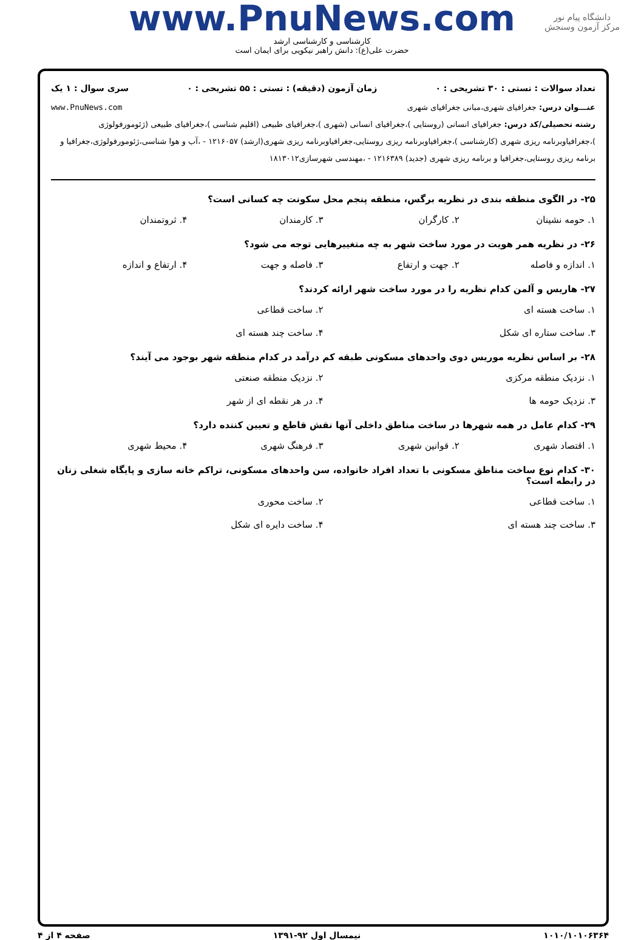www.PnuNews.com
دانشگاه پیام نور
مرکز آزمون وسنجش
کارشناسی و کارشناسی ارشد
حضرت علی(ع): دانش راهبر نیکویی برای ایمان است
تعداد سوالات : تستی : ۳۰ تشریحی : ۰ زمان آزمون (دقیقه) : تستی : ۵۵ تشریحی : ۰ سری سوال : ۱ یک
عنـــوان درس: جغرافیای شهری،مبانی جغرافیای شهری www.PnuNews.com
رشته تحصیلی/کد درس: جغرافیای انسانی (روستایی )،جغرافیای انسانی (شهری )،جغرافیای طبیعی (اقلیم شناسی )،جغرافیای طبیعی (ژئومورفولوژی )،جغرافیاوبرنامه ریزی شهری (کارشناسی )،جغرافیاوبرنامه ریزی روستایی،جغرافیاوبرنامه ریزی شهری(ارشد) ۱۲۱۶۰۵۷ - ،آب و هوا شناسی،ژئومورفولوژی،جغرافیا و برنامه ریزی روستایی،جغرافیا و برنامه ریزی شهری (جدید) ۱۲۱۶۳۸۹ - ،مهندسی شهرسازی۱۸۱۳۰۱۲
۲۵- در الگوی منطقه بندی در نظریه برگس، منطقه پنجم محل سکونت چه کسانی است؟
۱. حومه نشینان ۲. کارگران ۳. کارمندان ۴. ثروتمندان
۲۶- در نظریه همر هویت در مورد ساخت شهر به چه متغییرهایی توجه می شود؟
۱. اندازه و فاصله ۲. جهت و ارتفاع ۳. فاصله و جهت ۴. ارتفاع و اندازه
۲۷- هاریس و آلمن کدام نظریه را در مورد ساخت شهر ارائه کردند؟
۱. ساخت هسته ای ۲. ساخت قطاعی ۳. ساخت ستاره ای شکل ۴. ساخت چند هسته ای
۲۸- بر اساس نظریه موریس دوی واحدهای مسکونی طبقه کم درآمد در کدام منطقه شهر بوجود می آیند؟
۱. نزدیک منطقه مرکزی ۲. نزدیک منطقه صنعتی ۳. نزدیک حومه ها ۴. در هر نقطه ای از شهر
۲۹- کدام عامل در همه شهرها در ساخت مناطق داخلی آنها نقش قاطع و تعیین کننده دارد؟
۱. اقتصاد شهری ۲. قوانین شهری ۳. فرهنگ شهری ۴. محیط شهری
۳۰- کدام نوع ساخت مناطق مسکونی با تعداد افراد خانواده، سن واحدهای مسکونی، تراکم خانه سازی و پایگاه شغلی زنان در رابطه است؟
۱. ساخت قطاعی ۲. ساخت محوری ۳. ساخت چند هسته ای ۴. ساخت دایره ای شکل
۱۰۱۰/۱۰۱۰۶۳۶۴ نیمسال اول ۹۲-۱۳۹۱ صفحه ۴ از ۴